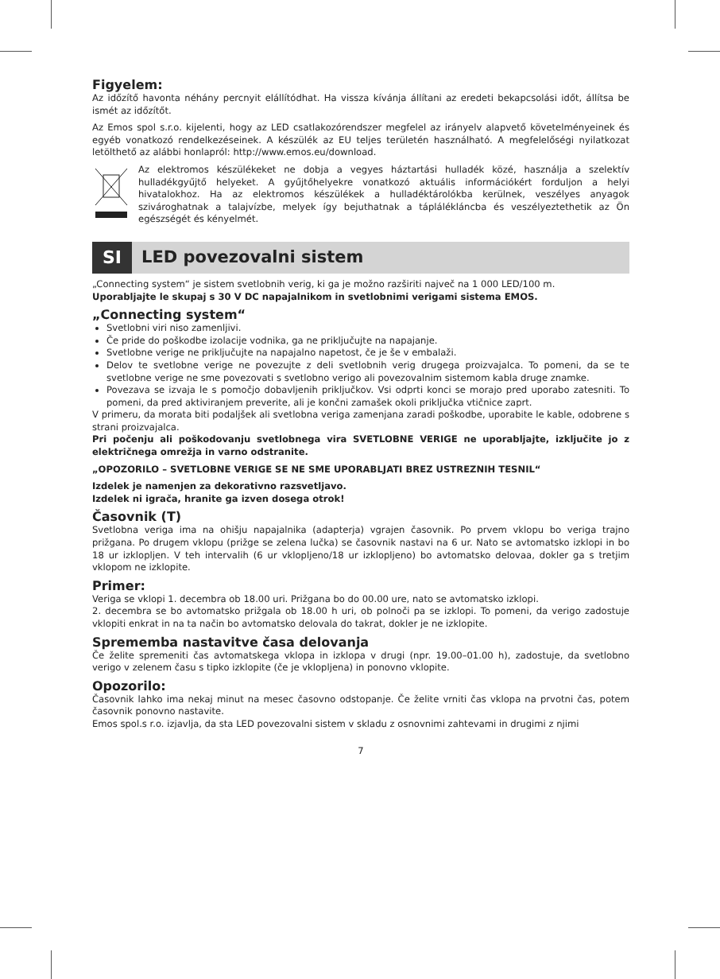Figyelem:
Az időzítő havonta néhány percnyit elállítódhat. Ha vissza kívánja állítani az eredeti bekapcsolási időt, állítsa be ismét az időzítőt.
Az Emos spol s.r.o. kijelenti, hogy az LED csatlakozórendszer megfelel az irányelv alapvető követelményeinek és egyéb vonatkozó rendelkezéseinek. A készülék az EU teljes területén használható. A megfelelőségi nyilatkozat letölthető az alábbi honlapról: http://www.emos.eu/download.
Az elektromos készülékeket ne dobja a vegyes háztartási hulladék közé, használja a szelektív hulladékgyűjtő helyeket. A gyűjtőhelyekre vonatkozó aktuális információkért forduljon a helyi hivatalokhoz. Ha az elektromos készülékek a hulladéktárolókba kerülnek, veszélyes anyagok szivároghatnak a talajvízbe, melyek így bejuthatnak a táplálékláncba és veszélyeztethetik az Ön egészségét és kényelmét.
SI
LED povezovalni sistem
„Connecting system“ je sistem svetlobnih verig, ki ga je možno razširiti največ na 1 000 LED/100 m.
Uporabljajte le skupaj s 30 V DC napajalnikom in svetlobnimi verigami sistema EMOS.
„Connecting system“
Svetlobni viri niso zamenljivi.
Če pride do poškodbe izolacije vodnika, ga ne priključujte na napajanje.
Svetlobne verige ne priključujte na napajalno napetost, če je še v embalaži.
Delov te svetlobne verige ne povezujte z deli svetlobnih verig drugega proizvajalca. To pomeni, da se te svetlobne verige ne sme povezovati s svetlobno verigo ali povezovalnim sistemom kabla druge znamke.
Povezava se izvaja le s pomočjo dobavljenih priključkov. Vsi odprti konci se morajo pred uporabo zatesniti. To pomeni, da pred aktiviranjem preverite, ali je končni zamašek okoli priključka vtičnice zaprt.
V primeru, da morata biti podaljšek ali svetlobna veriga zamenjana zaradi poškodbe, uporabite le kable, odobrene s strani proizvajalca.
Pri počenju ali poškodovanju svetlobnega vira SVETLOBNE VERIGE ne uporabljajte, izključite jo z električnega omrežja in varno odstranite.
„OPOZORILO – SVETLOBNE VERIGE SE NE SME UPORABLJATI BREZ USTREZNIH TESNIL“
Izdelek je namenjen za dekorativno razsvetljavo.
Izdelek ni igrača, hranite ga izven dosega otrok!
Časovnik (T)
Svetlobna veriga ima na ohišju napajalnika (adapterja) vgrajen časovnik. Po prvem vklopu bo veriga trajno prižgana. Po drugem vklopu (prižge se zelena lučka) se časovnik nastavi na 6 ur. Nato se avtomatsko izklopi in bo 18 ur izklopljen. V teh intervalih (6 ur vklopljeno/18 ur izklopljeno) bo avtomatsko delovaa, dokler ga s tretjim vklopom ne izklopite.
Primer:
Veriga se vklopi 1. decembra ob 18.00 uri. Prižgana bo do 00.00 ure, nato se avtomatsko izklopi.
2. decembra se bo avtomatsko prižgala ob 18.00 h uri, ob polnoči pa se izklopi. To pomeni, da verigo zadostuje vklopiti enkrat in na ta način bo avtomatsko delovala do takrat, dokler je ne izklopite.
Sprememba nastavitve časa delovanja
Če želite spremeniti čas avtomatskega vklopa in izklopa v drugi (npr. 19.00–01.00 h), zadostuje, da svetlobno verigo v zelenem času s tipko izklopite (če je vklopljena) in ponovno vklopite.
Opozorilo:
Časovnik lahko ima nekaj minut na mesec časovno odstopanje. Če želite vrniti čas vklopa na prvotni čas, potem časovnik ponovno nastavite.
Emos spol.s r.o. izjavlja, da sta LED povezovalni sistem v skladu z osnovnimi zahtevami in drugimi z njimi
7